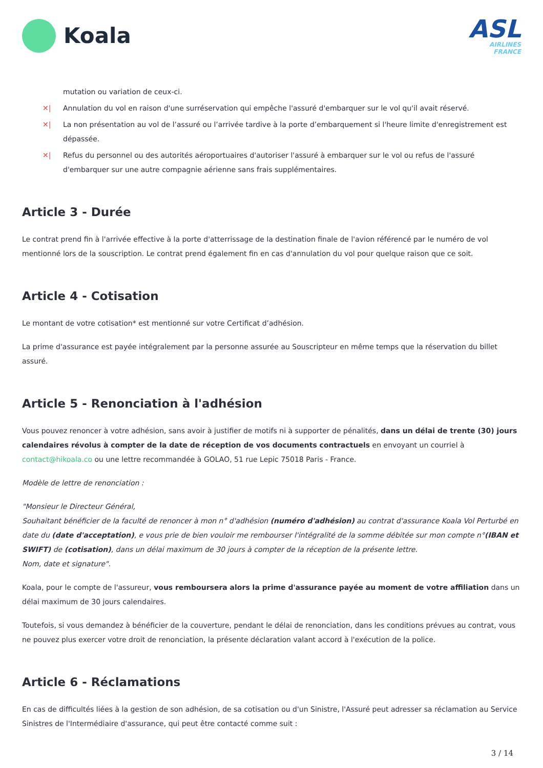Koala
ASL
AIRLINES
FRANCE
mutation ou variation de ceux-ci.
✕| Annulation du vol en raison d'une surréservation qui empêche l'assuré d'embarquer sur le vol qu'il avait réservé.
✕| La non présentation au vol de l’assuré ou l’arrivée tardive à la porte d’embarquement si l'heure limite d'enregistrement est dépassée.
✕| Refus du personnel ou des autorités aéroportuaires d'autoriser l'assuré à embarquer sur le vol ou refus de l'assuré d'embarquer sur une autre compagnie aérienne sans frais supplémentaires.
Article 3 - Durée
Le contrat prend fin à l'arrivée effective à la porte d'atterrissage de la destination finale de l'avion référencé par le numéro de vol mentionné lors de la souscription. Le contrat prend également fin en cas d'annulation du vol pour quelque raison que ce soit.
Article 4 - Cotisation
Le montant de votre cotisation* est mentionné sur votre Certificat d’adhésion.
La prime d'assurance est payée intégralement par la personne assurée au Souscripteur en même temps que la réservation du billet assuré.
Article 5 - Renonciation à l'adhésion
Vous pouvez renoncer à votre adhésion, sans avoir à justifier de motifs ni à supporter de pénalités, dans un délai de trente (30) jours calendaires révolus à compter de la date de réception de vos documents contractuels en envoyant un courriel à contact@hikoala.co ou une lettre recommandée à GOLAO, 51 rue Lepic 75018 Paris - France.
Modèle de lettre de renonciation :
"Monsieur le Directeur Général,
Souhaitant bénéficier de la faculté de renoncer à mon n° d'adhésion (numéro d'adhésion) au contrat d'assurance Koala Vol Perturbé en date du (date d'acceptation), e vous prie de bien vouloir me rembourser l'intégralité de la somme débitée sur mon compte n°(IBAN et SWIFT) de (cotisation), dans un délai maximum de 30 jours à compter de la réception de la présente lettre.
Nom, date et signature".
Koala, pour le compte de l'assureur, vous remboursera alors la prime d'assurance payée au moment de votre affiliation dans un délai maximum de 30 jours calendaires.
Toutefois, si vous demandez à bénéficier de la couverture, pendant le délai de renonciation, dans les conditions prévues au contrat, vous ne pouvez plus exercer votre droit de renonciation, la présente déclaration valant accord à l'exécution de la police.
Article 6 - Réclamations
En cas de difficultés liées à la gestion de son adhésion, de sa cotisation ou d'un Sinistre, l'Assuré peut adresser sa réclamation au Service Sinistres de l'Intermédiaire d'assurance, qui peut être contacté comme suit :
3 / 14